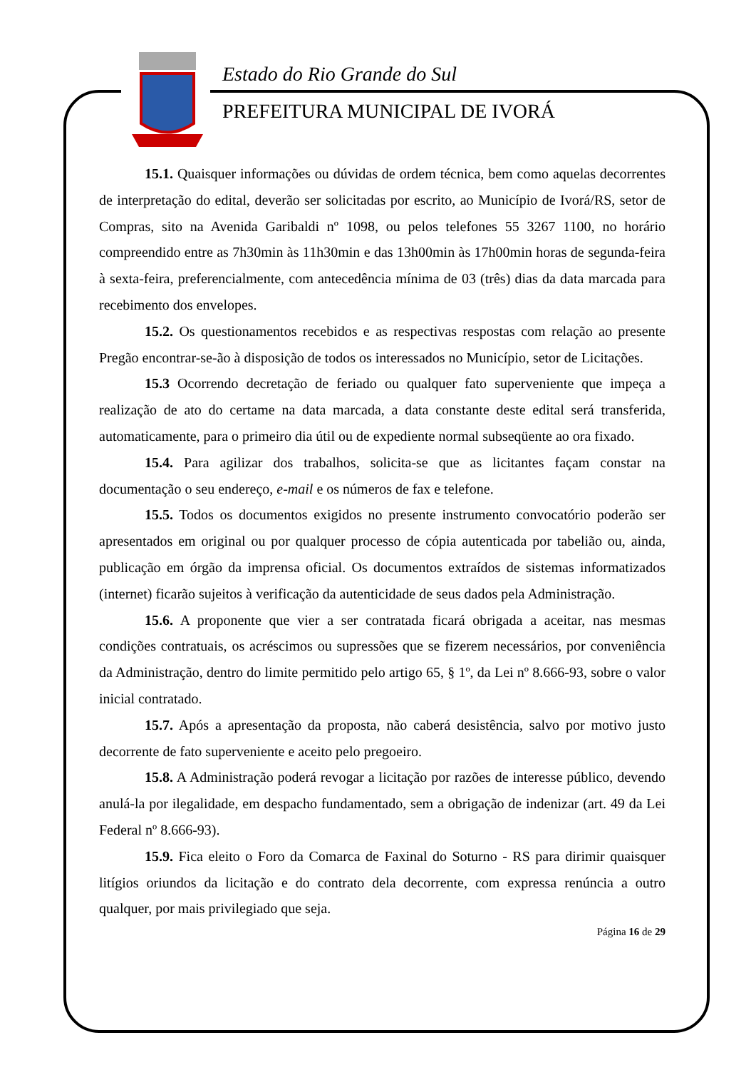Estado do Rio Grande do Sul
PREFEITURA MUNICIPAL DE IVORÁ
15.1. Quaisquer informações ou dúvidas de ordem técnica, bem como aquelas decorrentes de interpretação do edital, deverão ser solicitadas por escrito, ao Município de Ivorá/RS, setor de Compras, sito na Avenida Garibaldi nº 1098, ou pelos telefones 55 3267 1100, no horário compreendido entre as 7h30min às 11h30min e das 13h00min às 17h00min horas de segunda-feira à sexta-feira, preferencialmente, com antecedência mínima de 03 (três) dias da data marcada para recebimento dos envelopes.
15.2. Os questionamentos recebidos e as respectivas respostas com relação ao presente Pregão encontrar-se-ão à disposição de todos os interessados no Município, setor de Licitações.
15.3 Ocorrendo decretação de feriado ou qualquer fato superveniente que impeça a realização de ato do certame na data marcada, a data constante deste edital será transferida, automaticamente, para o primeiro dia útil ou de expediente normal subseqüente ao ora fixado.
15.4. Para agilizar dos trabalhos, solicita-se que as licitantes façam constar na documentação o seu endereço, e-mail e os números de fax e telefone.
15.5. Todos os documentos exigidos no presente instrumento convocatório poderão ser apresentados em original ou por qualquer processo de cópia autenticada por tabelião ou, ainda, publicação em órgão da imprensa oficial. Os documentos extraídos de sistemas informatizados (internet) ficarão sujeitos à verificação da autenticidade de seus dados pela Administração.
15.6. A proponente que vier a ser contratada ficará obrigada a aceitar, nas mesmas condições contratuais, os acréscimos ou supressões que se fizerem necessários, por conveniência da Administração, dentro do limite permitido pelo artigo 65, § 1º, da Lei nº 8.666-93, sobre o valor inicial contratado.
15.7. Após a apresentação da proposta, não caberá desistência, salvo por motivo justo decorrente de fato superveniente e aceito pelo pregoeiro.
15.8. A Administração poderá revogar a licitação por razões de interesse público, devendo anulá-la por ilegalidade, em despacho fundamentado, sem a obrigação de indenizar (art. 49 da Lei Federal nº 8.666-93).
15.9. Fica eleito o Foro da Comarca de Faxinal do Soturno - RS para dirimir quaisquer litígios oriundos da licitação e do contrato dela decorrente, com expressa renúncia a outro qualquer, por mais privilegiado que seja.
Página 16 de 29